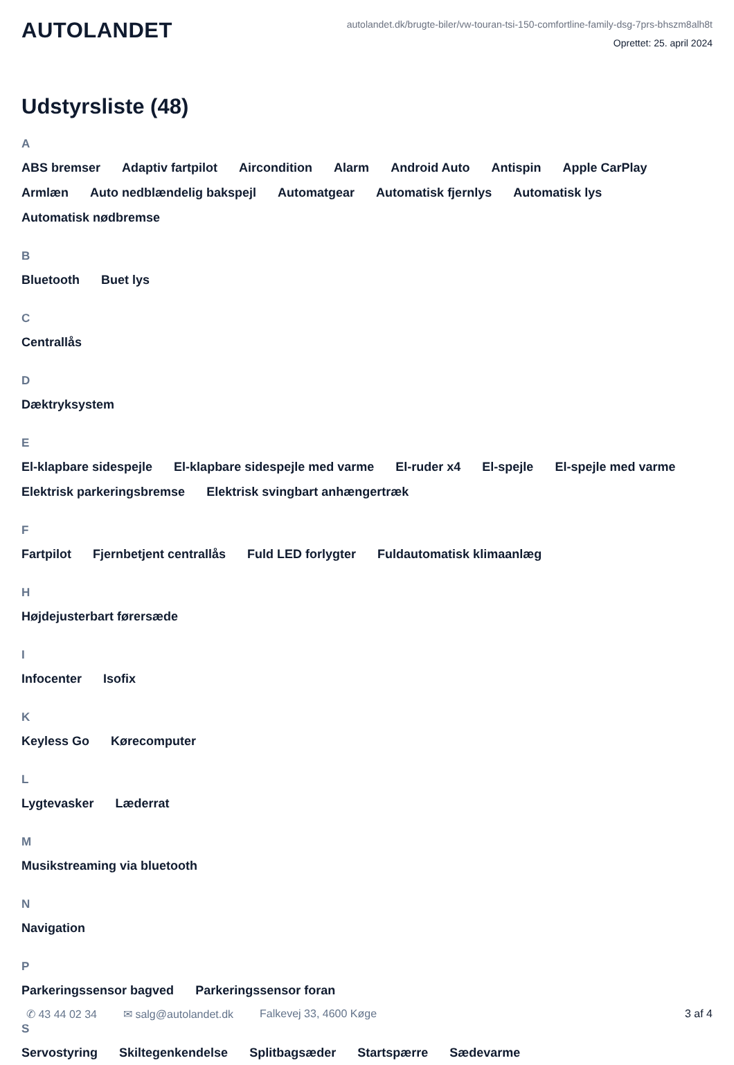AUTOLANDET
autolandet.dk/brugte-biler/vw-touran-tsi-150-comfortline-family-dsg-7prs-bhszm8alh8t
Oprettet: 25. april 2024
Udstyrsliste (48)
A
ABS bremser Adaptiv fartpilot Aircondition Alarm Android Auto Antispin Apple CarPlay Armlæn Auto nedblændelig bakspejl Automatgear Automatisk fjernlys Automatisk lys Automatisk nødbremse
B
Bluetooth Buet lys
C
Centrallås
D
Dæktryksystem
E
El-klapbare sidespejle El-klapbare sidespejle med varme El-ruder x4 El-spejle El-spejle med varme Elektrisk parkeringsbremse Elektrisk svingbart anhængertræk
F
Fartpilot Fjernbetjent centrallås Fuld LED forlygter Fuldautomatisk klimaanlæg
H
Højdejusterbart førersæde
I
Infocenter Isofix
K
Keyless Go Kørecomputer
L
Lygtevasker Læderrat
M
Musikstreaming via bluetooth
N
Navigation
P
Parkeringssensor bagved Parkeringssensor foran
S
Servostyring Skiltegenkendelse Splitbagsæder Startspærre Sædevarme
✆ 43 44 02 34 ✉ salg@autolandet.dk Falkevej 33, 4600 Køge 3 af 4